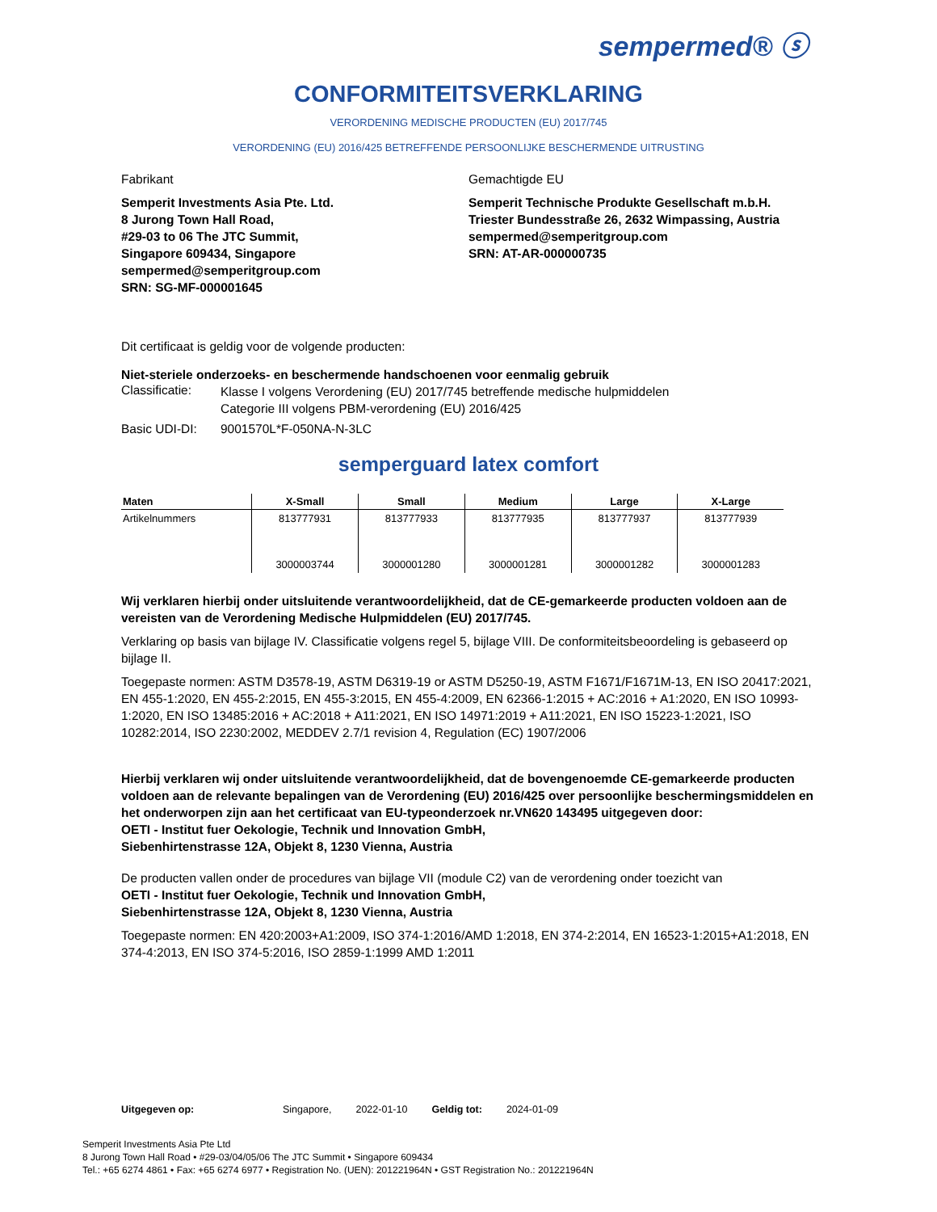sempermed® ⓢ
CONFORMITEITSVERKLARING
VERORDENING MEDISCHE PRODUCTEN (EU) 2017/745
VERORDENING (EU) 2016/425 BETREFFENDE PERSOONLIJKE BESCHERMENDE UITRUSTING
Fabrikant
Semperit Investments Asia Pte. Ltd.
8 Jurong Town Hall Road,
#29-03 to 06 The JTC Summit,
Singapore 609434, Singapore
sempermed@semperitgroup.com
SRN: SG-MF-000001645
Gemachtigde EU
Semperit Technische Produkte Gesellschaft m.b.H.
Triester Bundesstraße 26, 2632 Wimpassing, Austria
sempermed@semperitgroup.com
SRN: AT-AR-000000735
Dit certificaat is geldig voor de volgende producten:
Niet-steriele onderzoeks- en beschermende handschoenen voor eenmalig gebruik
Classificatie:
Klasse I volgens Verordening (EU) 2017/745 betreffende medische hulpmiddelen
Categorie III volgens PBM-verordening (EU) 2016/425
Basic UDI-DI: 9001570L*F-050NA-N-3LC
semperguard latex comfort
| Maten | X-Small | Small | Medium | Large | X-Large |
| --- | --- | --- | --- | --- | --- |
| Artikelnummers | 813777931 | 813777933 | 813777935 | 813777937 | 813777939 |
| | 3000003744 | 3000001280 | 3000001281 | 3000001282 | 3000001283 |
Wij verklaren hierbij onder uitsluitende verantwoordelijkheid, dat de CE-gemarkeerde producten voldoen aan de vereisten van de Verordening Medische Hulpmiddelen (EU) 2017/745.
Verklaring op basis van bijlage IV. Classificatie volgens regel 5, bijlage VIII. De conformiteitsbeoordeling is gebaseerd op bijlage II.
Toegepaste normen: ASTM D3578-19, ASTM D6319-19 or ASTM D5250-19, ASTM F1671/F1671M-13, EN ISO 20417:2021, EN 455-1:2020, EN 455-2:2015, EN 455-3:2015, EN 455-4:2009, EN 62366-1:2015 + AC:2016 + A1:2020, EN ISO 10993-1:2020, EN ISO 13485:2016 + AC:2018 + A11:2021, EN ISO 14971:2019 + A11:2021, EN ISO 15223-1:2021, ISO 10282:2014, ISO 2230:2002, MEDDEV 2.7/1 revision 4, Regulation (EC) 1907/2006
Hierbij verklaren wij onder uitsluitende verantwoordelijkheid, dat de bovengenoemde CE-gemarkeerde producten voldoen aan de relevante bepalingen van de Verordening (EU) 2016/425 over persoonlijke beschermingsmiddelen en het onderworpen zijn aan het certificaat van EU-typeonderzoek nr.VN620 143495 uitgegeven door:
OETI - Institut fuer Oekologie, Technik und Innovation GmbH,
Siebenhirtenstrasse 12A, Objekt 8, 1230 Vienna, Austria
De producten vallen onder de procedures van bijlage VII (module C2) van de verordening onder toezicht van
OETI - Institut fuer Oekologie, Technik und Innovation GmbH,
Siebenhirtenstrasse 12A, Objekt 8, 1230 Vienna, Austria
Toegepaste normen: EN 420:2003+A1:2009, ISO 374-1:2016/AMD 1:2018, EN 374-2:2014, EN 16523-1:2015+A1:2018, EN 374-4:2013, EN ISO 374-5:2016, ISO 2859-1:1999 AMD 1:2011
Uitgegeven op: Singapore, 2022-01-10 Geldig tot: 2024-01-09
Semperit Investments Asia Pte Ltd
8 Jurong Town Hall Road • #29-03/04/05/06 The JTC Summit • Singapore 609434
Tel.: +65 6274 4861 • Fax: +65 6274 6977 • Registration No. (UEN): 201221964N • GST Registration No.: 201221964N